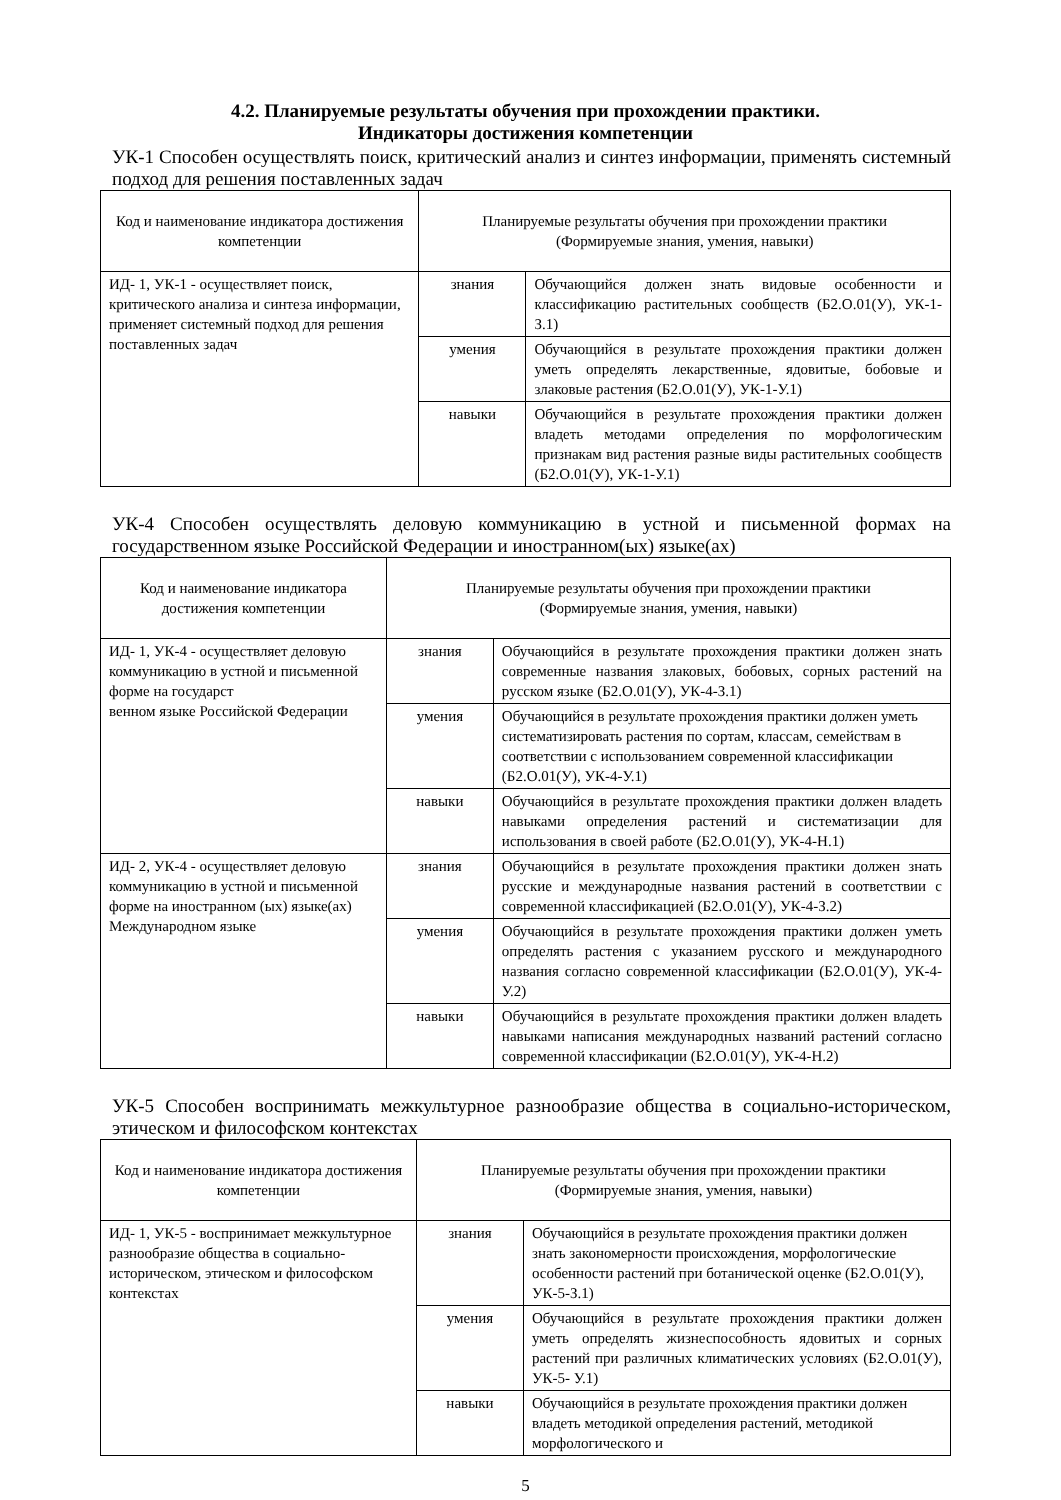4.2. Планируемые результаты обучения при прохождении практики.
Индикаторы достижения компетенции
УК-1 Способен осуществлять поиск, критический анализ и синтез информации, применять системный подход для решения поставленных задач
| Код и наименование индикатора достижения компетенции | Планируемые результаты обучения при прохождении практики (Формируемые знания, умения, навыки) | |
| --- | --- | --- |
| ИД- 1, УК-1 - осуществляет поиск, критического анализа и синтеза информации, применяет системный подход для решения поставленных задач | знания | Обучающийся должен знать видовые особенности и классификацию растительных сообществ (Б2.О.01(У), УК-1-З.1) |
| | умения | Обучающийся в результате прохождения практики должен уметь определять лекарственные, ядовитые, бобовые и злаковые растения (Б2.О.01(У), УК-1-У.1) |
| | навыки | Обучающийся в результате прохождения практики должен владеть методами определения по морфологическим признакам вид растения разные виды растительных сообществ (Б2.О.01(У), УК-1-У.1) |
УК-4 Способен осуществлять деловую коммуникацию в устной и письменной формах на государственном языке Российской Федерации и иностранном(ых) языке(ах)
| Код и наименование индикатора достижения компетенции | Планируемые результаты обучения при прохождении практики (Формируемые знания, умения, навыки) | |
| --- | --- | --- |
| ИД- 1, УК-4 - осуществляет деловую коммуникацию в устной и письменной форме на государст венном языке Российской Федерации | знания | Обучающийся в результате прохождения практики должен знать современные названия злаковых, бобовых, сорных растений на русском языке (Б2.О.01(У), УК-4-З.1) |
| | умения | Обучающийся в результате прохождения практики должен уметь систематизировать растения по сортам, классам, семействам в соответствии с использованием современной классификации (Б2.О.01(У), УК-4-У.1) |
| | навыки | Обучающийся в результате прохождения практики должен владеть навыками определения растений и систематизации для использования в своей работе (Б2.О.01(У), УК-4-Н.1) |
| ИД- 2, УК-4 - осуществляет деловую коммуникацию в устной и письменной форме на иностранном (ых) языке(ах) Международном языке | знания | Обучающийся в результате прохождения практики должен знать русские и международные названия растений в соответствии с современной классификацией (Б2.О.01(У), УК-4-З.2) |
| | умения | Обучающийся в результате прохождения практики должен уметь определять растения с указанием русского и международного названия согласно современной классификации (Б2.О.01(У), УК-4-У.2) |
| | навыки | Обучающийся в результате прохождения практики должен владеть навыками написания международных названий растений согласно современной классификации (Б2.О.01(У), УК-4-Н.2) |
УК-5 Способен воспринимать межкультурное разнообразие общества в социально-историческом, этическом и философском контекстах
| Код и наименование индикатора достижения компетенции | Планируемые результаты обучения при прохождении практики (Формируемые знания, умения, навыки) | |
| --- | --- | --- |
| ИД- 1, УК-5 - воспринимает межкультурное разнообразие общества в социально-историческом, этическом и философском контекстах | знания | Обучающийся в результате прохождения практики должен знать закономерности происхождения, морфологические особенности растений при ботанической оценке (Б2.О.01(У), УК-5-З.1) |
| | умения | Обучающийся в результате прохождения практики должен уметь определять жизнеспособность ядовитых и сорных растений при различных климатических условиях (Б2.О.01(У), УК-5- У.1) |
| | навыки | Обучающийся в результате прохождения практики должен владеть методикой определения растений, методикой морфологического и |
5